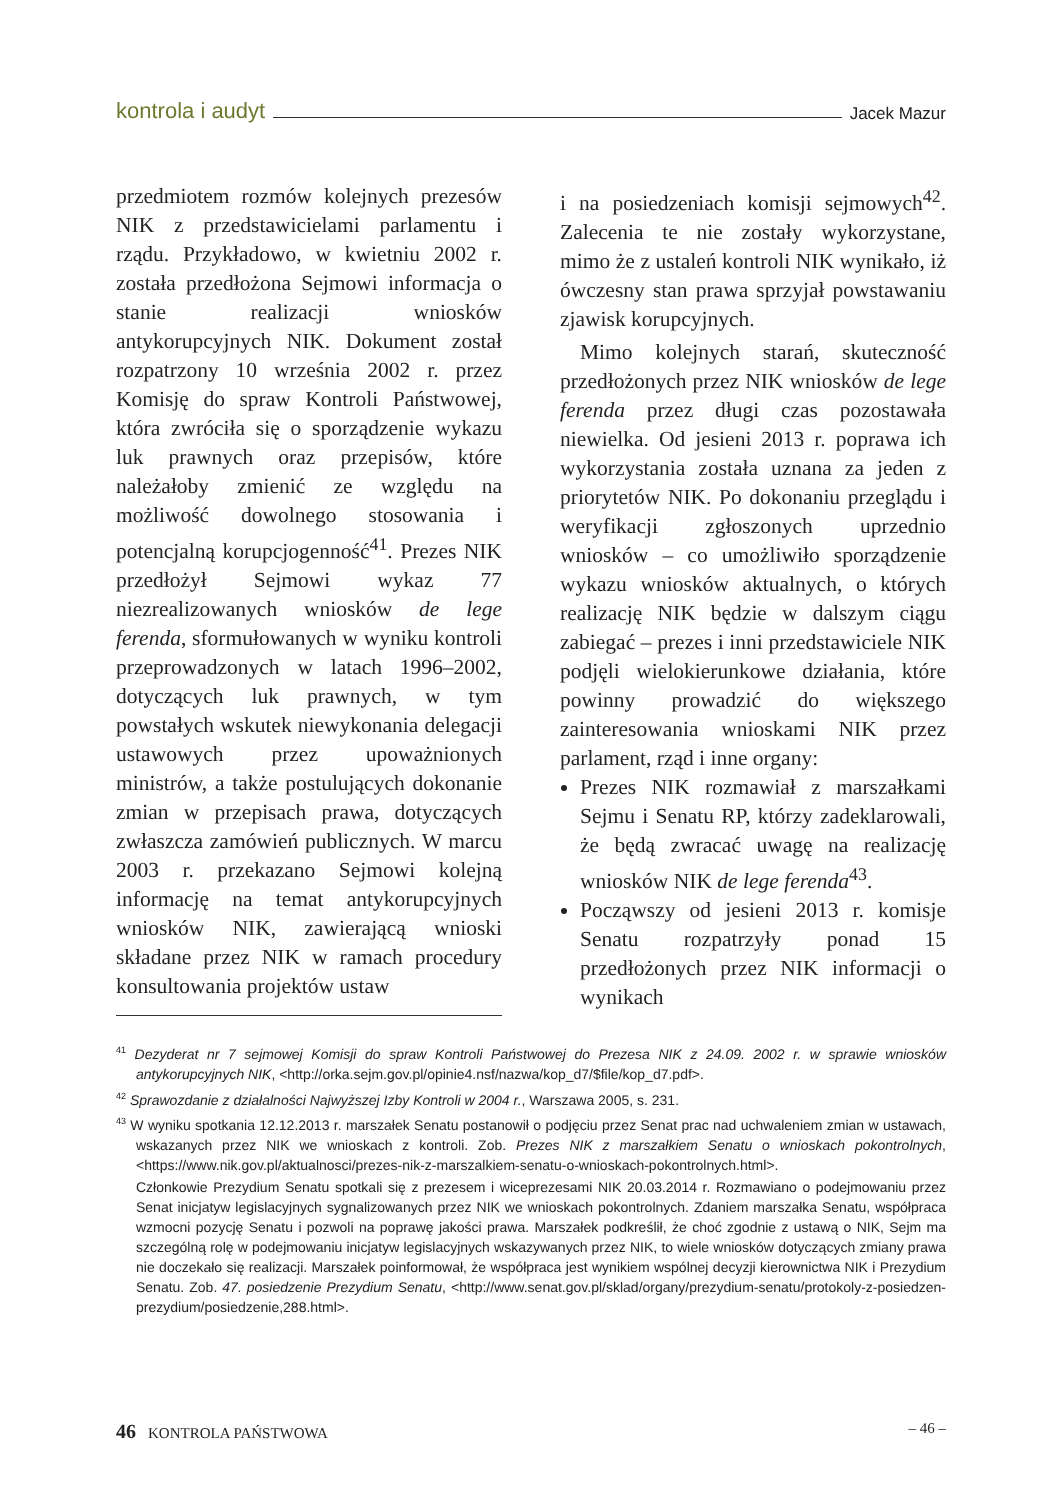kontrola i audyt Jacek Mazur
przedmiotem rozmów kolejnych prezesów NIK z przedstawicielami parlamentu i rządu. Przykładowo, w kwietniu 2002 r. została przedłożona Sejmowi informacja o stanie realizacji wniosków antykorupcyjnych NIK. Dokument został rozpatrzony 10 września 2002 r. przez Komisję do spraw Kontroli Państwowej, która zwróciła się o sporządzenie wykazu luk prawnych oraz przepisów, które należałoby zmienić ze względu na możliwość dowolnego stosowania i potencjalną korupcjogenność<sup>41</sup>. Prezes NIK przedłożył Sejmowi wykaz 77 niezrealizowanych wniosków de lege ferenda, sformułowanych w wyniku kontroli przeprowadzonych w latach 1996–2002, dotyczących luk prawnych, w tym powstałych wskutek niewykonania delegacji ustawowych przez upoważnionych ministrów, a także postulujących dokonanie zmian w przepisach prawa, dotyczących zwłaszcza zamówień publicznych. W marcu 2003 r. przekazano Sejmowi kolejną informację na temat antykorupcyjnych wniosków NIK, zawierającą wnioski składane przez NIK w ramach procedury konsultowania projektów ustaw
i na posiedzeniach komisji sejmowych<sup>42</sup>. Zalecenia te nie zostały wykorzystane, mimo że z ustaleń kontroli NIK wynikało, iż ówczesny stan prawa sprzyjał powstawaniu zjawisk korupcyjnych.
Mimo kolejnych starań, skuteczność przedłożonych przez NIK wniosków de lege ferenda przez długi czas pozostawała niewielka. Od jesieni 2013 r. poprawa ich wykorzystania została uznana za jeden z priorytetów NIK. Po dokonaniu przeglądu i weryfikacji zgłoszonych uprzednio wniosków – co umożliwiło sporządzenie wykazu wniosków aktualnych, o których realizację NIK będzie w dalszym ciągu zabiegać – prezes i inni przedstawiciele NIK podjęli wielokierunkowe działania, które powinny prowadzić do większego zainteresowania wnioskami NIK przez parlament, rząd i inne organy:
Prezes NIK rozmawiał z marszałkami Sejmu i Senatu RP, którzy zadeklarowali, że będą zwracać uwagę na realizację wniosków NIK de lege ferenda<sup>43</sup>.
Począwszy od jesieni 2013 r. komisje Senatu rozpatrzyły ponad 15 przedłożonych przez NIK informacji o wynikach
<sup>41</sup> Dezyderat nr 7 sejmowej Komisji do spraw Kontroli Państwowej do Prezesa NIK z 24.09. 2002 r. w sprawie wniosków antykorupcyjnych NIK, <http://orka.sejm.gov.pl/opinie4.nsf/nazwa/kop_d7/$file/kop_d7.pdf>.
<sup>42</sup> Sprawozdanie z działalności Najwyższej Izby Kontroli w 2004 r., Warszawa 2005, s. 231.
<sup>43</sup> W wyniku spotkania 12.12.2013 r. marszałek Senatu postanowił o podjęciu przez Senat prac nad uchwaleniem zmian w ustawach, wskazanych przez NIK we wnioskach z kontroli. Zob. Prezes NIK z marszałkiem Senatu o wnioskach pokontrolnych, <https://www.nik.gov.pl/aktualnosci/prezes-nik-z-marszalkiem-senatu-o-wnioskach-pokontrolnych.html>.
Członkowie Prezydium Senatu spotkali się z prezesem i wiceprezesami NIK 20.03.2014 r. Rozmawiano o podejmowaniu przez Senat inicjatyw legislacyjnych sygnalizowanych przez NIK we wnioskach pokontrolnych. Zdaniem marszałka Senatu, współpraca wzmocni pozycję Senatu i pozwoli na poprawę jakości prawa. Marszałek podkreślił, że choć zgodnie z ustawą o NIK, Sejm ma szczególną rolę w podejmowaniu inicjatyw legislacyjnych wskazywanych przez NIK, to wiele wniosków dotyczących zmiany prawa nie doczekało się realizacji. Marszałek poinformował, że współpraca jest wynikiem wspólnej decyzji kierownictwa NIK i Prezydium Senatu. Zob. 47. posiedzenie Prezydium Senatu, <http://www.senat.gov.pl/sklad/organy/prezydium-senatu/protokoly-z-posiedzen-prezydium/posiedzenie,288.html>.
46 KONTROLA PAŃSTWOWA – 46 –